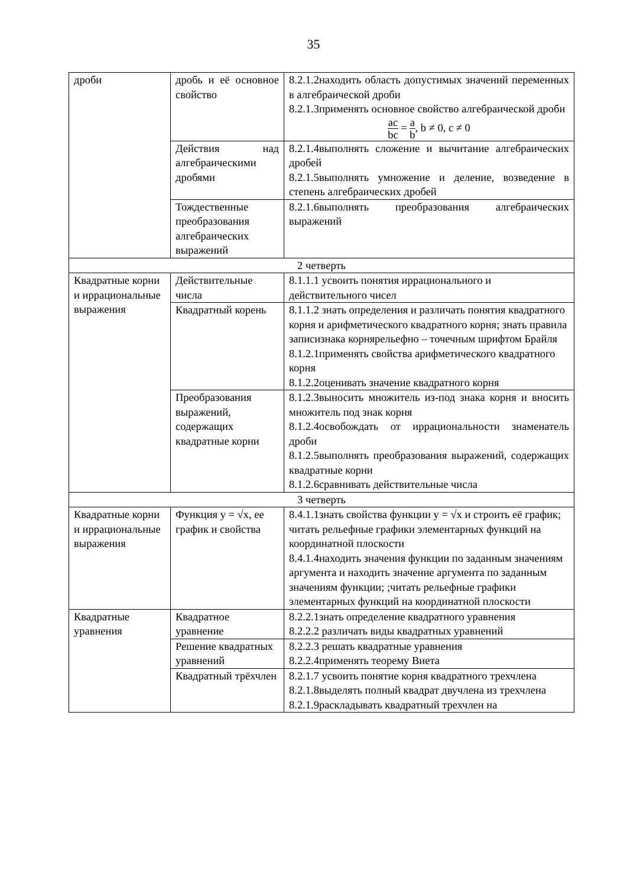35
| дроби | дробь и её основное свойство | 8.2.1.2находить область допустимых значений переменных в алгебраической дроби 8.2.1.3применять основное свойство алгебраической дроби ac bc = a b , b ≠ 0, c ≠ 0 |
| | Действия над алгебраическими дробями | 8.2.1.4выполнять сложение и вычитание алгебраических дробей 8.2.1.5выполнять умножение и деление, возведение в степень алгебраических дробей |
| | Тождественные преобразования алгебраических выражений | 8.2.1.6выполнять преобразования алгебраических выражений |
| 2 четверть | | |
| Квадратные корни и иррациональные выражения | Действительные числа | 8.1.1.1 усвоить понятия иррационального и действительного чисел |
| | Квадратный корень | 8.1.1.2 знать определения и различать понятия квадратного корня и арифметического квадратного корня; знать правила записизнака корнярельефно – точечным шрифтом Брайля 8.1.2.1применять свойства арифметического квадратного корня 8.1.2.2оценивать значение квадратного корня |
| | Преобразования выражений, содержащих квадратные корни | 8.1.2.3выносить множитель из-под знака корня и вносить множитель под знак корня 8.1.2.4освобождать от иррациональности знаменатель дроби 8.1.2.5выполнять преобразования выражений, содержащих квадратные корни 8.1.2.6сравнивать действительные числа |
| 3 четверть | | |
| Квадратные корни и иррациональные выражения | Функция y = √x, ее график и свойства | 8.4.1.1знать свойства функции y = √x и строить её график; читать рельефные графики элементарных функций на координатной плоскости 8.4.1.4находить значения функции по заданным значениям аргумента и находить значение аргумента по заданным значениям функции; ;читать рельефные графики элементарных функций на координатной плоскости |
| Квадратные уравнения | Квадратное уравнение | 8.2.2.1знать определение квадратного уравнения 8.2.2.2 различать виды квадратных уравнений |
| | Решение квадратных уравнений | 8.2.2.3 решать квадратные уравнения 8.2.2.4применять теорему Виета |
| | Квадратный трёхчлен | 8.2.1.7 усвоить понятие корня квадратного трехчлена 8.2.1.8выделять полный квадрат двучлена из трехчлена 8.2.1.9раскладывать квадратный трехчлен на |